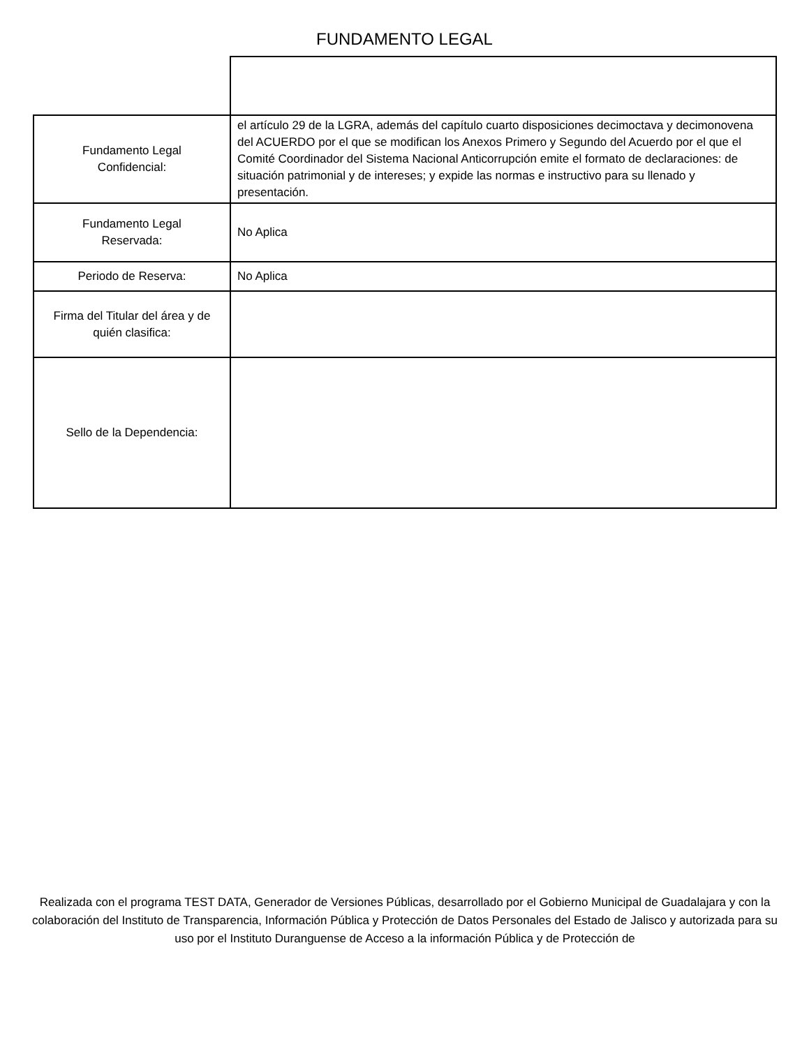FUNDAMENTO LEGAL
| Fundamento Legal Confidencial: | el artículo 29 de la LGRA, además del capítulo cuarto disposiciones decimoctava y decimonovena del ACUERDO por el que se modifican los Anexos Primero y Segundo del Acuerdo por el que el Comité Coordinador del Sistema Nacional Anticorrupción emite el formato de declaraciones: de situación patrimonial y de intereses; y expide las normas e instructivo para su llenado y presentación. |
| Fundamento Legal Reservada: | No Aplica |
| Periodo de Reserva: | No Aplica |
| Firma del Titular del área y de quién clasifica: | |
| Sello de la Dependencia: | |
Realizada con el programa TEST DATA, Generador de Versiones Públicas, desarrollado por el Gobierno Municipal de Guadalajara y con la colaboración del Instituto de Transparencia, Información Pública y Protección de Datos Personales del Estado de Jalisco y autorizada para su uso por el Instituto Duranguense de Acceso a la información Pública y de Protección de